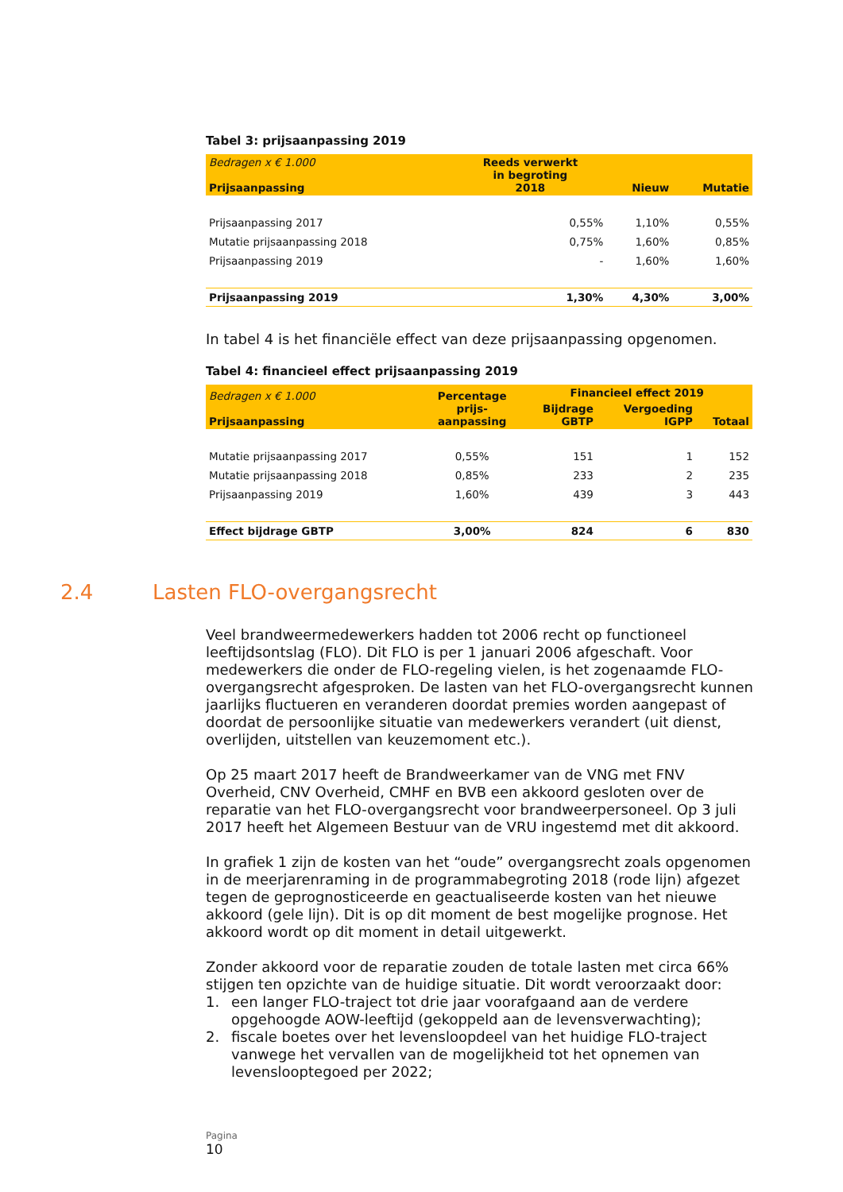Tabel 3: prijsaanpassing 2019
| Bedragen x € 1.000 Prijsaanpassing | Reeds verwerkt in begroting 2018 | Nieuw | Mutatie |
| --- | --- | --- | --- |
| Prijsaanpassing 2017 | 0,55% | 1,10% | 0,55% |
| Mutatie prijsaanpassing 2018 | 0,75% | 1,60% | 0,85% |
| Prijsaanpassing 2019 | - | 1,60% | 1,60% |
| Prijsaanpassing 2019 | 1,30% | 4,30% | 3,00% |
In tabel 4 is het financiële effect van deze prijsaanpassing opgenomen.
Tabel 4: financieel effect prijsaanpassing 2019
| Bedragen x € 1.000 Prijsaanpassing | Percentage prijs- aanpassing | Financieel effect 2019 | | |
| --- | --- | --- | --- | --- |
| | | Bijdrage GBTP | Vergoeding IGPP | Totaal |
| Mutatie prijsaanpassing 2017 | 0,55% | 151 | 1 | 152 |
| Mutatie prijsaanpassing 2018 | 0,85% | 233 | 2 | 235 |
| Prijsaanpassing 2019 | 1,60% | 439 | 3 | 443 |
| Effect bijdrage GBTP | 3,00% | 824 | 6 | 830 |
2.4 Lasten FLO-overgangsrecht
Veel brandweermedewerkers hadden tot 2006 recht op functioneel leeftijdsontslag (FLO). Dit FLO is per 1 januari 2006 afgeschaft. Voor medewerkers die onder de FLO-regeling vielen, is het zogenaamde FLO-overgangsrecht afgesproken. De lasten van het FLO-overgangsrecht kunnen jaarlijks fluctueren en veranderen doordat premies worden aangepast of doordat de persoonlijke situatie van medewerkers verandert (uit dienst, overlijden, uitstellen van keuzemoment etc.).
Op 25 maart 2017 heeft de Brandweerkamer van de VNG met FNV Overheid, CNV Overheid, CMHF en BVB een akkoord gesloten over de reparatie van het FLO-overgangsrecht voor brandweerpersoneel. Op 3 juli 2017 heeft het Algemeen Bestuur van de VRU ingestemd met dit akkoord.
In grafiek 1 zijn de kosten van het “oude” overgangsrecht zoals opgenomen in de meerjarenraming in de programmabegroting 2018 (rode lijn) afgezet tegen de geprognosticeerde en geactualiseerde kosten van het nieuwe akkoord (gele lijn). Dit is op dit moment de best mogelijke prognose. Het akkoord wordt op dit moment in detail uitgewerkt.
Zonder akkoord voor de reparatie zouden de totale lasten met circa 66% stijgen ten opzichte van de huidige situatie. Dit wordt veroorzaakt door:
1. een langer FLO-traject tot drie jaar voorafgaand aan de verdere opgehoogde AOW-leeftijd (gekoppeld aan de levensverwachting);
2. fiscale boetes over het levensloopdeel van het huidige FLO-traject vanwege het vervallen van de mogelijkheid tot het opnemen van levenslooptegoed per 2022;
Pagina
10